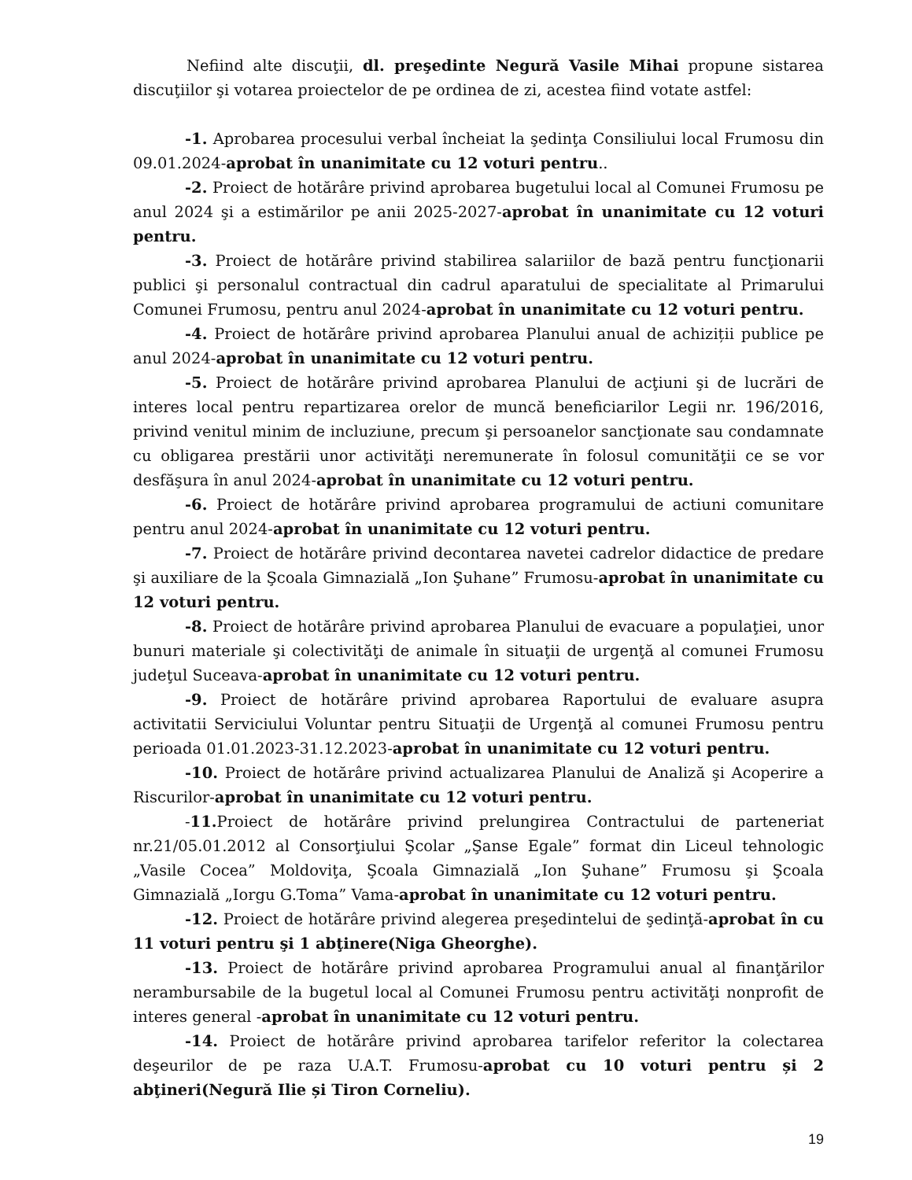Nefiind alte discuţii, dl. preşedinte Negură Vasile Mihai propune sistarea discuţiilor şi votarea proiectelor de pe ordinea de zi, acestea fiind votate astfel:
-1. Aprobarea procesului verbal încheiat la şedinţa Consiliului local Frumosu din 09.01.2024-aprobat în unanimitate cu 12 voturi pentru..
-2. Proiect de hotărâre privind aprobarea bugetului local al Comunei Frumosu pe anul 2024 şi a estimărilor pe anii 2025-2027-aprobat în unanimitate cu 12 voturi pentru.
-3. Proiect de hotărâre privind stabilirea salariilor de bază pentru funcţionarii publici şi personalul contractual din cadrul aparatului de specialitate al Primarului Comunei Frumosu, pentru anul 2024-aprobat în unanimitate cu 12 voturi pentru.
-4. Proiect de hotărâre privind aprobarea Planului anual de achiziții publice pe anul 2024-aprobat în unanimitate cu 12 voturi pentru.
-5. Proiect de hotărâre privind aprobarea Planului de acţiuni şi de lucrări de interes local pentru repartizarea orelor de muncă beneficiarilor Legii nr. 196/2016, privind venitul minim de incluziune, precum şi persoanelor sancţionate sau condamnate cu obligarea prestării unor activităţi neremunerate în folosul comunităţii ce se vor desfăşura în anul 2024-aprobat în unanimitate cu 12 voturi pentru.
-6. Proiect de hotărâre privind aprobarea programului de actiuni comunitare pentru anul 2024-aprobat în unanimitate cu 12 voturi pentru.
-7. Proiect de hotărâre privind decontarea navetei cadrelor didactice de predare şi auxiliare de la Şcoala Gimnazială „Ion Şuhane” Frumosu-aprobat în unanimitate cu 12 voturi pentru.
-8. Proiect de hotărâre privind aprobarea Planului de evacuare a populaţiei, unor bunuri materiale şi colectivităţi de animale în situaţii de urgenţă al comunei Frumosu judeţul Suceava-aprobat în unanimitate cu 12 voturi pentru.
-9. Proiect de hotărâre privind aprobarea Raportului de evaluare asupra activitatii Serviciului Voluntar pentru Situaţii de Urgenţă al comunei Frumosu pentru perioada 01.01.2023-31.12.2023-aprobat în unanimitate cu 12 voturi pentru.
-10. Proiect de hotărâre privind actualizarea Planului de Analiză şi Acoperire a Riscurilor-aprobat în unanimitate cu 12 voturi pentru.
-11. Proiect de hotărâre privind prelungirea Contractului de parteneriat nr.21/05.01.2012 al Consorţiului Şcolar „Şanse Egale” format din Liceul tehnologic „Vasile Cocea” Moldoviţa, Şcoala Gimnazială „Ion Şuhane” Frumosu şi Şcoala Gimnazială „Iorgu G.Toma” Vama-aprobat în unanimitate cu 12 voturi pentru.
-12. Proiect de hotărâre privind alegerea preşedintelui de şedinţă-aprobat în cu 11 voturi pentru şi 1 abţinere(Niga Gheorghe).
-13. Proiect de hotărâre privind aprobarea Programului anual al finanţărilor nerambursabile de la bugetul local al Comunei Frumosu pentru activităţi nonprofit de interes general -aprobat în unanimitate cu 12 voturi pentru.
-14. Proiect de hotărâre privind aprobarea tarifelor referitor la colectarea deşeurilor de pe raza U.A.T. Frumosu-aprobat cu 10 voturi pentru și 2 abţineri(Negură Ilie și Tiron Corneliu).
19